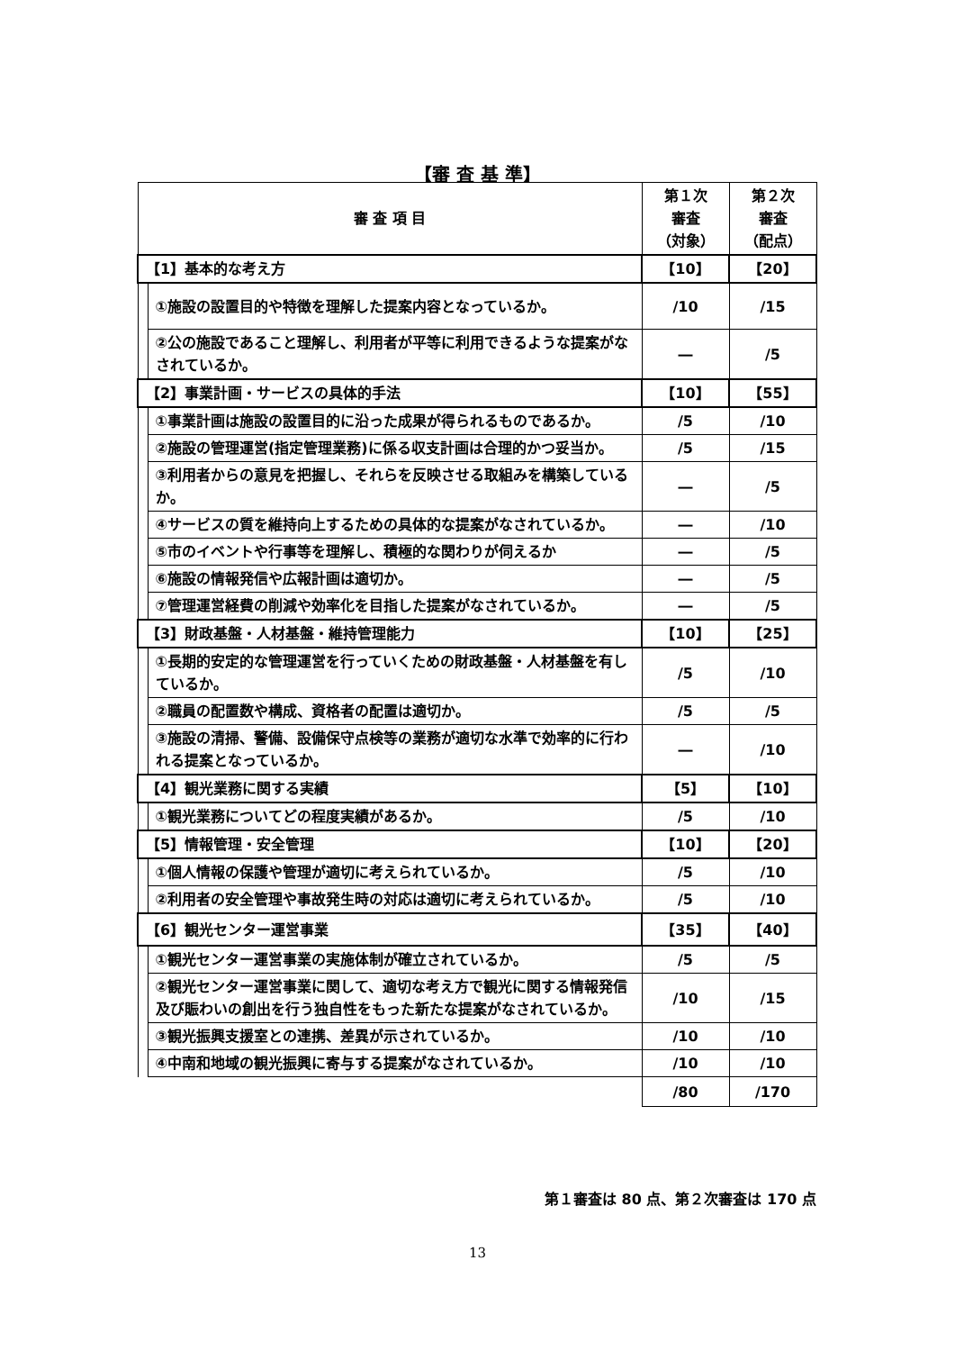【審 査 基 準】
| 審 査 項 目 | | 第１次 審査 （対象） | 第２次 審査 （配点） |
| --- | --- | --- | --- |
| 【1】基本的な考え方 | | 【10】 | 【20】 |
| | ①施設の設置目的や特徴を理解した提案内容となっているか。 | /10 | /15 |
| | ②公の施設であること理解し、利用者が平等に利用できるような提案がなされているか。 | ― | /5 |
| 【2】事業計画・サービスの具体的手法 | | 【10】 | 【55】 |
| | ①事業計画は施設の設置目的に沿った成果が得られるものであるか。 | /5 | /10 |
| | ②施設の管理運営(指定管理業務)に係る収支計画は合理的かつ妥当か。 | /5 | /15 |
| | ③利用者からの意見を把握し、それらを反映させる取組みを構築しているか。 | ― | /5 |
| | ④サービスの質を維持向上するための具体的な提案がなされているか。 | ― | /10 |
| | ⑤市のイベントや行事等を理解し、積極的な関わりが伺えるか | ― | /5 |
| | ⑥施設の情報発信や広報計画は適切か。 | ― | /5 |
| | ⑦管理運営経費の削減や効率化を目指した提案がなされているか。 | ― | /5 |
| 【3】財政基盤・人材基盤・維持管理能力 | | 【10】 | 【25】 |
| | ①長期的安定的な管理運営を行っていくための財政基盤・人材基盤を有しているか。 | /5 | /10 |
| | ②職員の配置数や構成、資格者の配置は適切か。 | /5 | /5 |
| | ③施設の清掃、警備、設備保守点検等の業務が適切な水準で効率的に行われる提案となっているか。 | ― | /10 |
| 【4】観光業務に関する実績 | | 【5】 | 【10】 |
| | ①観光業務についてどの程度実績があるか。 | /5 | /10 |
| 【5】情報管理・安全管理 | | 【10】 | 【20】 |
| | ①個人情報の保護や管理が適切に考えられているか。 | /5 | /10 |
| | ②利用者の安全管理や事故発生時の対応は適切に考えられているか。 | /5 | /10 |
| 【6】観光センター運営事業 | | 【35】 | 【40】 |
| | ①観光センター運営事業の実施体制が確立されているか。 | /5 | /5 |
| | ②観光センター運営事業に関して、適切な考え方で観光に関する情報発信及び賑わいの創出を行う独自性をもった新たな提案がなされているか。 | /10 | /15 |
| | ③観光振興支援室との連携、差異が示されているか。 | /10 | /10 |
| | ④中南和地域の観光振興に寄与する提案がなされているか。 | /10 | /10 |
| | | /80 | /170 |
第１審査は 80 点、第２次審査は 170 点
13